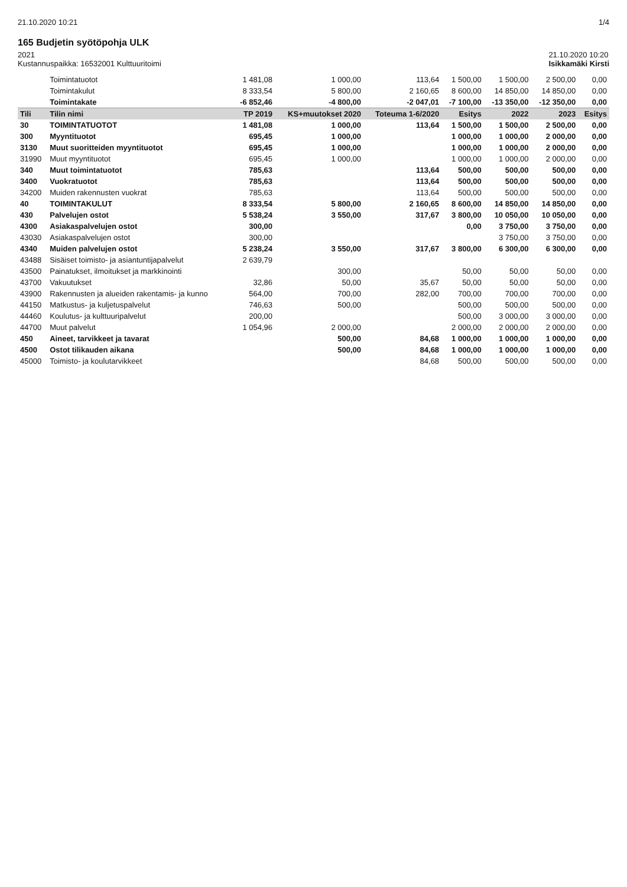21.10.2020 10:21 1/4
165 Budjetin syötöpohja ULK
2021
Kustannuspaikka: 16532001 Kulttuuritoimi
21.10.2020 10:20
Isikkamäki Kirsti
| | Toimintatuotot | 1 481,08 | 1 000,00 | 113,64 | 1 500,00 | 1 500,00 | 2 500,00 | 0,00 |
| | Toimintakulut | 8 333,54 | 5 800,00 | 2 160,65 | 8 600,00 | 14 850,00 | 14 850,00 | 0,00 |
| | Toimintakate | -6 852,46 | -4 800,00 | -2 047,01 | -7 100,00 | -13 350,00 | -12 350,00 | 0,00 |
| Tili | Tilin nimi | TP 2019 | KS+muutokset 2020 | Toteuma 1-6/2020 | Esitys | 2022 | 2023 | Esitys |
| 30 | TOIMINTATUOTOT | 1 481,08 | 1 000,00 | 113,64 | 1 500,00 | 1 500,00 | 2 500,00 | 0,00 |
| 300 | Myyntituotot | 695,45 | 1 000,00 | | 1 000,00 | 1 000,00 | 2 000,00 | 0,00 |
| 3130 | Muut suoritteiden myyntituotot | 695,45 | 1 000,00 | | 1 000,00 | 1 000,00 | 2 000,00 | 0,00 |
| 31990 | Muut myyntituotot | 695,45 | 1 000,00 | | 1 000,00 | 1 000,00 | 2 000,00 | 0,00 |
| 340 | Muut toimintatuotot | 785,63 | | 113,64 | 500,00 | 500,00 | 500,00 | 0,00 |
| 3400 | Vuokratuotot | 785,63 | | 113,64 | 500,00 | 500,00 | 500,00 | 0,00 |
| 34200 | Muiden rakennusten vuokrat | 785,63 | | 113,64 | 500,00 | 500,00 | 500,00 | 0,00 |
| 40 | TOIMINTAKULUT | 8 333,54 | 5 800,00 | 2 160,65 | 8 600,00 | 14 850,00 | 14 850,00 | 0,00 |
| 430 | Palvelujen ostot | 5 538,24 | 3 550,00 | 317,67 | 3 800,00 | 10 050,00 | 10 050,00 | 0,00 |
| 4300 | Asiakaspalvelujen ostot | 300,00 | | | 0,00 | 3 750,00 | 3 750,00 | 0,00 |
| 43030 | Asiakaspalvelujen ostot | 300,00 | | | | 3 750,00 | 3 750,00 | 0,00 |
| 4340 | Muiden palvelujen ostot | 5 238,24 | 3 550,00 | 317,67 | 3 800,00 | 6 300,00 | 6 300,00 | 0,00 |
| 43488 | Sisäiset toimisto- ja asiantuntijapalvelut | 2 639,79 | | | | | | |
| 43500 | Painatukset, ilmoitukset ja markkinointi | | 300,00 | | 50,00 | 50,00 | 50,00 | 0,00 |
| 43700 | Vakuutukset | 32,86 | 50,00 | 35,67 | 50,00 | 50,00 | 50,00 | 0,00 |
| 43900 | Rakennusten ja alueiden rakentamis- ja kunno | 564,00 | 700,00 | 282,00 | 700,00 | 700,00 | 700,00 | 0,00 |
| 44150 | Matkustus- ja kuljetuspalvelut | 746,63 | 500,00 | | 500,00 | 500,00 | 500,00 | 0,00 |
| 44460 | Koulutus- ja kulttuuripalvelut | 200,00 | | | 500,00 | 3 000,00 | 3 000,00 | 0,00 |
| 44700 | Muut palvelut | 1 054,96 | 2 000,00 | | 2 000,00 | 2 000,00 | 2 000,00 | 0,00 |
| 450 | Aineet, tarvikkeet ja tavarat | | 500,00 | 84,68 | 1 000,00 | 1 000,00 | 1 000,00 | 0,00 |
| 4500 | Ostot tilikauden aikana | | 500,00 | 84,68 | 1 000,00 | 1 000,00 | 1 000,00 | 0,00 |
| 45000 | Toimisto- ja koulutarvikkeet | | | 84,68 | 500,00 | 500,00 | 500,00 | 0,00 |